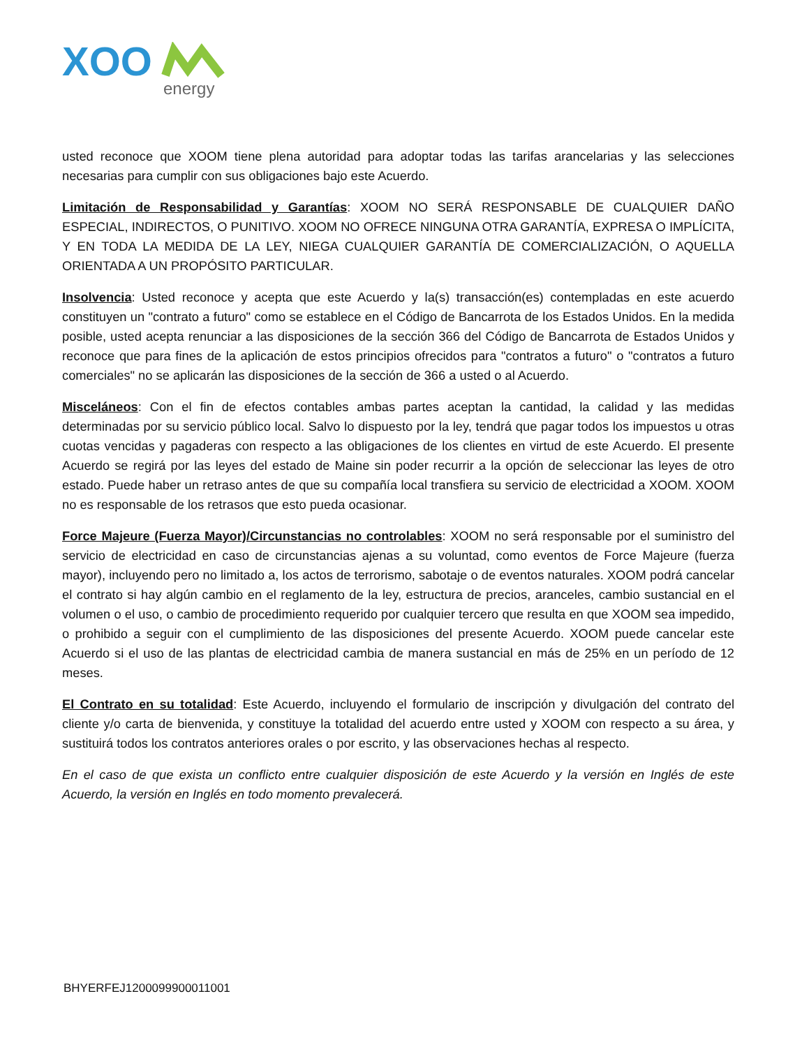XOO
energy
usted reconoce que XOOM tiene plena autoridad para adoptar todas las tarifas arancelarias y las selecciones necesarias para cumplir con sus obligaciones bajo este Acuerdo.
Limitación de Responsabilidad y Garantías: XOOM NO SERÁ RESPONSABLE DE CUALQUIER DAÑO ESPECIAL, INDIRECTOS, O PUNITIVO. XOOM NO OFRECE NINGUNA OTRA GARANTÍA, EXPRESA O IMPLÍCITA, Y EN TODA LA MEDIDA DE LA LEY, NIEGA CUALQUIER GARANTÍA DE COMERCIALIZACIÓN, O AQUELLA ORIENTADA A UN PROPÓSITO PARTICULAR.
Insolvencia: Usted reconoce y acepta que este Acuerdo y la(s) transacción(es) contempladas en este acuerdo constituyen un "contrato a futuro" como se establece en el Código de Bancarrota de los Estados Unidos. En la medida posible, usted acepta renunciar a las disposiciones de la sección 366 del Código de Bancarrota de Estados Unidos y reconoce que para fines de la aplicación de estos principios ofrecidos para "contratos a futuro" o "contratos a futuro comerciales" no se aplicarán las disposiciones de la sección de 366 a usted o al Acuerdo.
Misceláneos: Con el fin de efectos contables ambas partes aceptan la cantidad, la calidad y las medidas determinadas por su servicio público local. Salvo lo dispuesto por la ley, tendrá que pagar todos los impuestos u otras cuotas vencidas y pagaderas con respecto a las obligaciones de los clientes en virtud de este Acuerdo. El presente Acuerdo se regirá por las leyes del estado de Maine sin poder recurrir a la opción de seleccionar las leyes de otro estado. Puede haber un retraso antes de que su compañía local transfiera su servicio de electricidad a XOOM. XOOM no es responsable de los retrasos que esto pueda ocasionar.
Force Majeure (Fuerza Mayor)/Circunstancias no controlables: XOOM no será responsable por el suministro del servicio de electricidad en caso de circunstancias ajenas a su voluntad, como eventos de Force Majeure (fuerza mayor), incluyendo pero no limitado a, los actos de terrorismo, sabotaje o de eventos naturales. XOOM podrá cancelar el contrato si hay algún cambio en el reglamento de la ley, estructura de precios, aranceles, cambio sustancial en el volumen o el uso, o cambio de procedimiento requerido por cualquier tercero que resulta en que XOOM sea impedido, o prohibido a seguir con el cumplimiento de las disposiciones del presente Acuerdo. XOOM puede cancelar este Acuerdo si el uso de las plantas de electricidad cambia de manera sustancial en más de 25% en un período de 12 meses.
El Contrato en su totalidad: Este Acuerdo, incluyendo el formulario de inscripción y divulgación del contrato del cliente y/o carta de bienvenida, y constituye la totalidad del acuerdo entre usted y XOOM con respecto a su área, y sustituirá todos los contratos anteriores orales o por escrito, y las observaciones hechas al respecto.
En el caso de que exista un conflicto entre cualquier disposición de este Acuerdo y la versión en Inglés de este Acuerdo, la versión en Inglés en todo momento prevalecerá.
BHYERFEJ1200099900011001